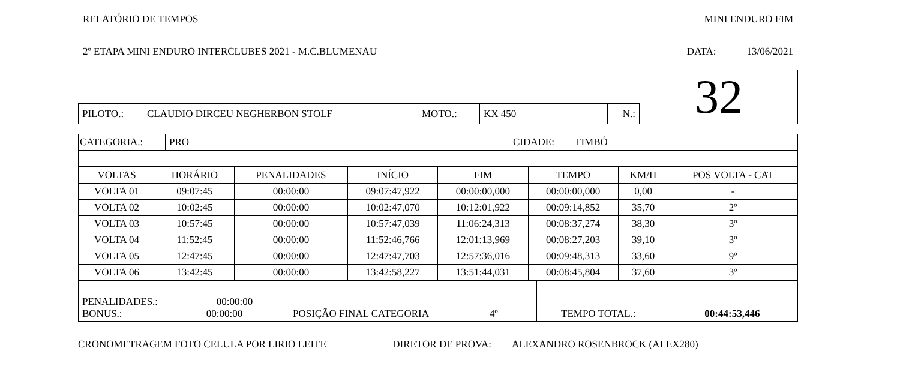RELATÓRIO DE TEMPOS MINI ENDURO FIM
2º ETAPA MINI ENDURO INTERCLUBES 2021 - M.C.BLUMENAU DATA: 13/06/2021
| | | | | | | 32 |
| PILOTO.: | CLAUDIO DIRCEU NEGHERBON STOLF | MOTO.: | KX 450 | N.: | | |
| CATEGORIA.: | PRO | CIDADE: | TIMBÓ |
| VOLTAS | HORÁRIO | PENALIDADES | INÍCIO | FIM | TEMPO | KM/H | POS VOLTA - CAT |
| --- | --- | --- | --- | --- | --- | --- | --- |
| VOLTA 01 | 09:07:45 | 00:00:00 | 09:07:47,922 | 00:00:00,000 | 00:00:00,000 | 0,00 | - |
| VOLTA 02 | 10:02:45 | 00:00:00 | 10:02:47,070 | 10:12:01,922 | 00:09:14,852 | 35,70 | 2º |
| VOLTA 03 | 10:57:45 | 00:00:00 | 10:57:47,039 | 11:06:24,313 | 00:08:37,274 | 38,30 | 3º |
| VOLTA 04 | 11:52:45 | 00:00:00 | 11:52:46,766 | 12:01:13,969 | 00:08:27,203 | 39,10 | 3º |
| VOLTA 05 | 12:47:45 | 00:00:00 | 12:47:47,703 | 12:57:36,016 | 00:09:48,313 | 33,60 | 9º |
| VOLTA 06 | 13:42:45 | 00:00:00 | 13:42:58,227 | 13:51:44,031 | 00:08:45,804 | 37,60 | 3º |
| PENALIDADES.: 00:00:00 BONUS.: 00:00:00 | POSIÇÃO FINAL CATEGORIA 4º | TEMPO TOTAL.: 00:44:53,446 |
CRONOMETRAGEM FOTO CELULA POR LIRIO LEITE DIRETOR DE PROVA: ALEXANDRO ROSENBROCK (ALEX280)